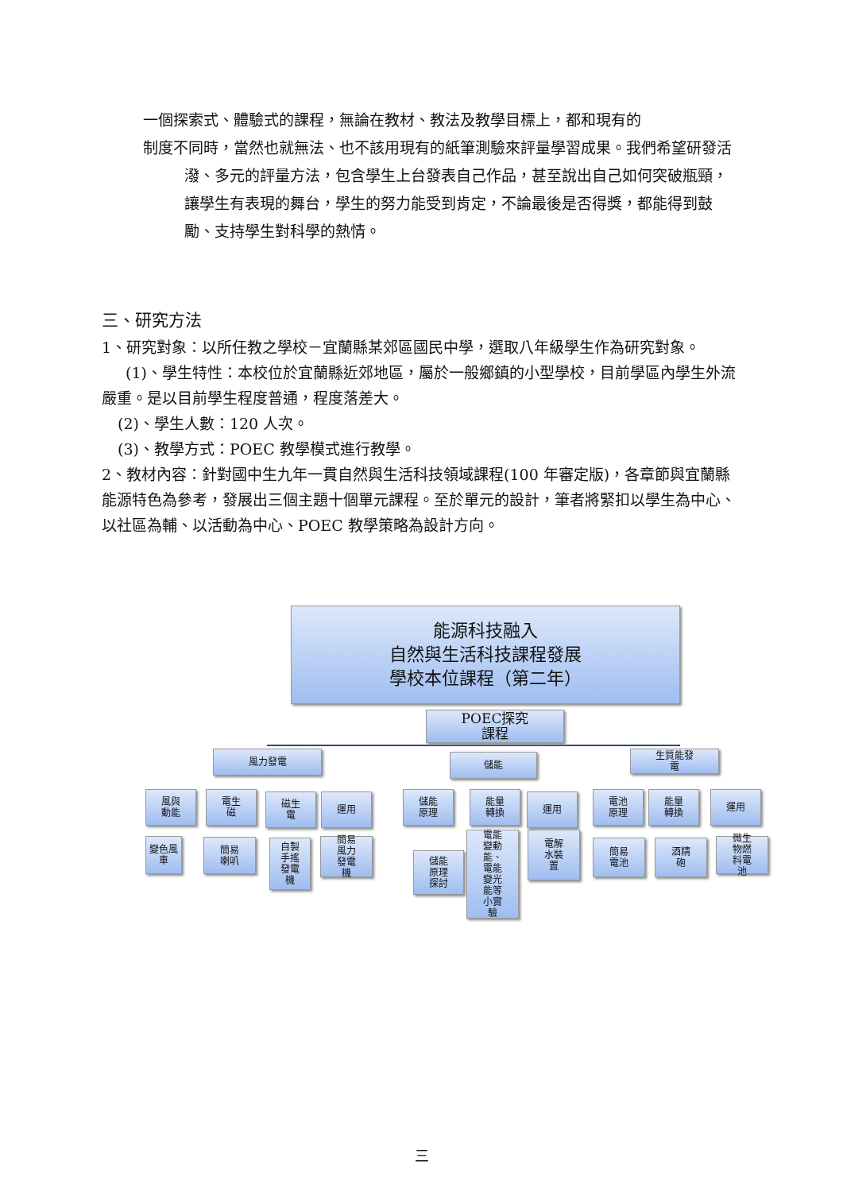一個探索式、體驗式的課程，無論在教材、教法及教學目標上，都和現有的
制度不同時，當然也就無法、也不該用現有的紙筆測驗來評量學習成果。我們希望研發活潑、多元的評量方法，包含學生上台發表自己作品，甚至說出自己如何突破瓶頸，讓學生有表現的舞台，學生的努力能受到肯定，不論最後是否得獎，都能得到鼓勵、支持學生對科學的熱情。
三、研究方法
1、研究對象：以所任教之學校－宜蘭縣某郊區國民中學，選取八年級學生作為研究對象。
(1)、學生特性：本校位於宜蘭縣近郊地區，屬於一般鄉鎮的小型學校，目前學區內學生外流嚴重。是以目前學生程度普通，程度落差大。
(2)、學生人數：120 人次。
(3)、教學方式：POEC 教學模式進行教學。
2、教材內容：針對國中生九年一貫自然與生活科技領域課程(100 年審定版)，各章節與宜蘭縣能源特色為參考，發展出三個主題十個單元課程。至於單元的設計，筆者將緊扣以學生為中心、以社區為輔、以活動為中心、POEC 教學策略為設計方向。
能源科技融入
自然與生活科技課程發展
學校本位課程（第二年）
POEC探究
課程
風力發電 儲能
生質能發
電
風與
動能
電生
磁
磁生
電
運用
儲能
原理
能量
轉換
運用
電池
原理
能量
轉換
運用
變色風車
簡易
喇叭
自製
手搖
發電
機
簡易
風力
發電
機
儲能
原理
探討
電能
變動
能、
電能
變光
能等
小實
驗
電解
水裝
置
簡易
電池
酒精
砲
微生
物燃
料電
池
三